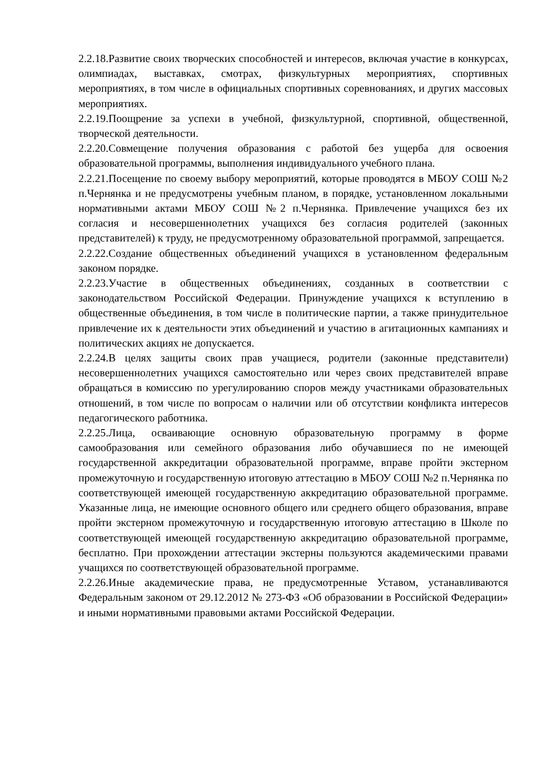2.2.18.Развитие своих творческих способностей и интересов, включая участие в конкурсах, олимпиадах, выставках, смотрах, физкультурных мероприятиях, спортивных мероприятиях, в том числе в официальных спортивных соревнованиях, и других массовых мероприятиях.
2.2.19.Поощрение за успехи в учебной, физкультурной, спортивной, общественной, творческой деятельности.
2.2.20.Совмещение получения образования с работой без ущерба для освоения образовательной программы, выполнения индивидуального учебного плана.
2.2.21.Посещение по своему выбору мероприятий, которые проводятся в МБОУ СОШ №2 п.Чернянка и не предусмотрены учебным планом, в порядке, установленном локальными нормативными актами МБОУ СОШ №2 п.Чернянка. Привлечение учащихся без их согласия и несовершеннолетних учащихся без согласия родителей (законных представителей) к труду, не предусмотренному образовательной программой, запрещается.
2.2.22.Создание общественных объединений учащихся в установленном федеральным законом порядке.
2.2.23.Участие в общественных объединениях, созданных в соответствии с законодательством Российской Федерации. Принуждение учащихся к вступлению в общественные объединения, в том числе в политические партии, а также принудительное привлечение их к деятельности этих объединений и участию в агитационных кампаниях и политических акциях не допускается.
2.2.24.В целях защиты своих прав учащиеся, родители (законные представители) несовершеннолетних учащихся самостоятельно или через своих представителей вправе обращаться в комиссию по урегулированию споров между участниками образовательных отношений, в том числе по вопросам о наличии или об отсутствии конфликта интересов педагогического работника.
2.2.25.Лица, осваивающие основную образовательную программу в форме самообразования или семейного образования либо обучавшиеся по не имеющей государственной аккредитации образовательной программе, вправе пройти экстерном промежуточную и государственную итоговую аттестацию в МБОУ СОШ №2 п.Чернянка по соответствующей имеющей государственную аккредитацию образовательной программе. Указанные лица, не имеющие основного общего или среднего общего образования, вправе пройти экстерном промежуточную и государственную итоговую аттестацию в Школе по соответствующей имеющей государственную аккредитацию образовательной программе, бесплатно. При прохождении аттестации экстерны пользуются академическими правами учащихся по соответствующей образовательной программе.
2.2.26.Иные академические права, не предусмотренные Уставом, устанавливаются Федеральным законом от 29.12.2012 № 273-ФЗ «Об образовании в Российской Федерации» и иными нормативными правовыми актами Российской Федерации.